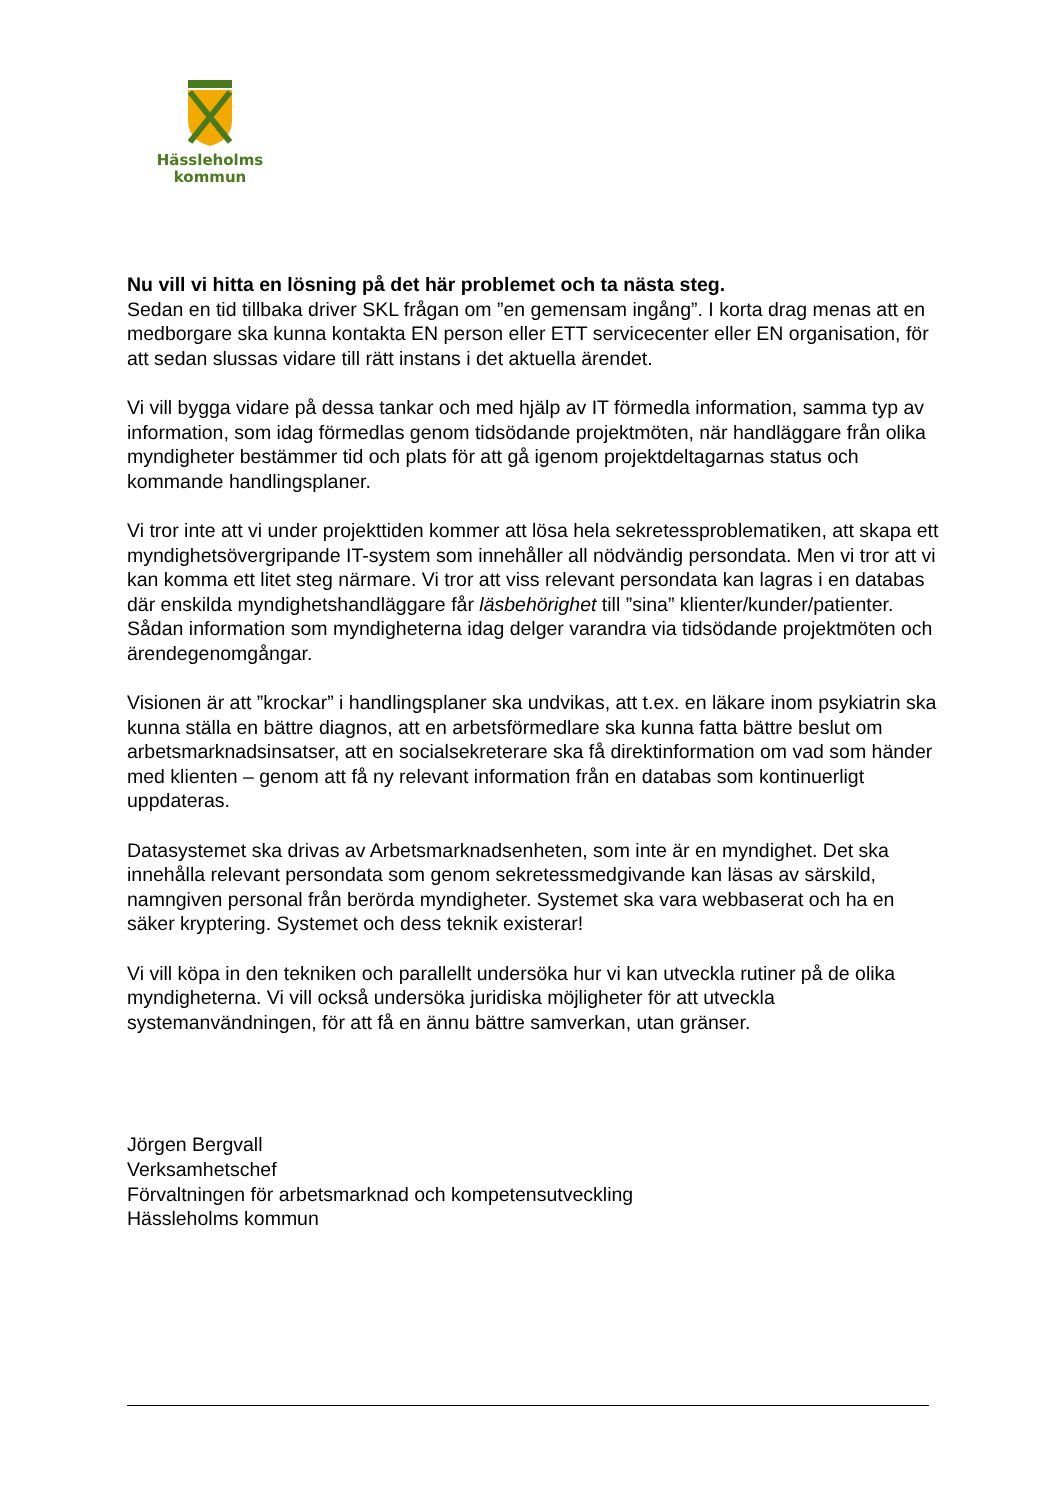Hässleholms
kommun
Nu vill vi hitta en lösning på det här problemet och ta nästa steg.
Sedan en tid tillbaka driver SKL frågan om ”en gemensam ingång”. I korta drag menas att en medborgare ska kunna kontakta EN person eller ETT servicecenter eller EN organisation, för att sedan slussas vidare till rätt instans i det aktuella ärendet.
Vi vill bygga vidare på dessa tankar och med hjälp av IT förmedla information, samma typ av information, som idag förmedlas genom tidsödande projektmöten, när handläggare från olika myndigheter bestämmer tid och plats för att gå igenom projektdeltagarnas status och kommande handlingsplaner.
Vi tror inte att vi under projekttiden kommer att lösa hela sekretessproblematiken, att skapa ett myndighetsövergripande IT-system som innehåller all nödvändig persondata. Men vi tror att vi kan komma ett litet steg närmare. Vi tror att viss relevant persondata kan lagras i en databas där enskilda myndighetshandläggare får läsbehörighet till ”sina” klienter/kunder/patienter. Sådan information som myndigheterna idag delger varandra via tidsödande projektmöten och ärendegenomgångar.
Visionen är att ”krockar” i handlingsplaner ska undvikas, att t.ex. en läkare inom psykiatrin ska kunna ställa en bättre diagnos, att en arbetsförmedlare ska kunna fatta bättre beslut om arbetsmarknadsinsatser, att en socialsekreterare ska få direktinformation om vad som händer med klienten – genom att få ny relevant information från en databas som kontinuerligt uppdateras.
Datasystemet ska drivas av Arbetsmarknadsenheten, som inte är en myndighet. Det ska innehålla relevant persondata som genom sekretessmedgivande kan läsas av särskild, namngiven personal från berörda myndigheter. Systemet ska vara webbaserat och ha en säker kryptering. Systemet och dess teknik existerar!
Vi vill köpa in den tekniken och parallellt undersöka hur vi kan utveckla rutiner på de olika myndigheterna. Vi vill också undersöka juridiska möjligheter för att utveckla systemanvändningen, för att få en ännu bättre samverkan, utan gränser.
Jörgen Bergvall
Verksamhetschef
Förvaltningen för arbetsmarknad och kompetensutveckling
Hässleholms kommun